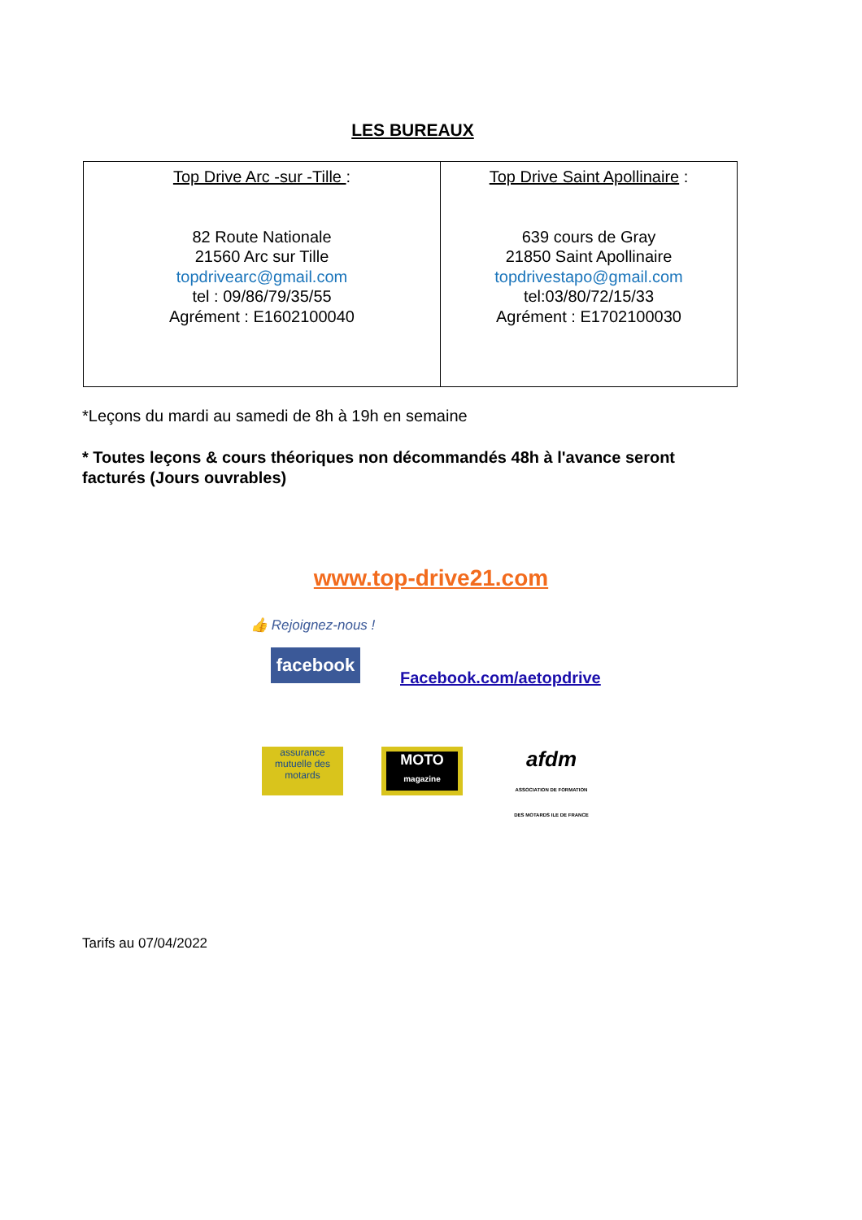LES BUREAUX
| Top Drive Arc -sur -Tille : 82 Route Nationale 21560 Arc sur Tille topdrivearc@gmail.com tel : 09/86/79/35/55 Agrément : E1602100040 | Top Drive Saint Apollinaire : 639 cours de Gray 21850 Saint Apollinaire topdrivestapo@gmail.com tel:03/80/72/15/33 Agrément : E1702100030 |
*Leçons du mardi au samedi de 8h à 19h en semaine
* Toutes leçons & cours théoriques non décommandés 48h à l'avance seront facturés (Jours ouvrables)
www.top-drive21.com
👍 Rejoignez-nous !
facebook
Facebook.com/aetopdrive
assurance mutuelle des motards
MOTO
magazine
afdm
ASSOCIATION DE FORMATION DES MOTARDS ILE DE FRANCE
Tarifs au 07/04/2022